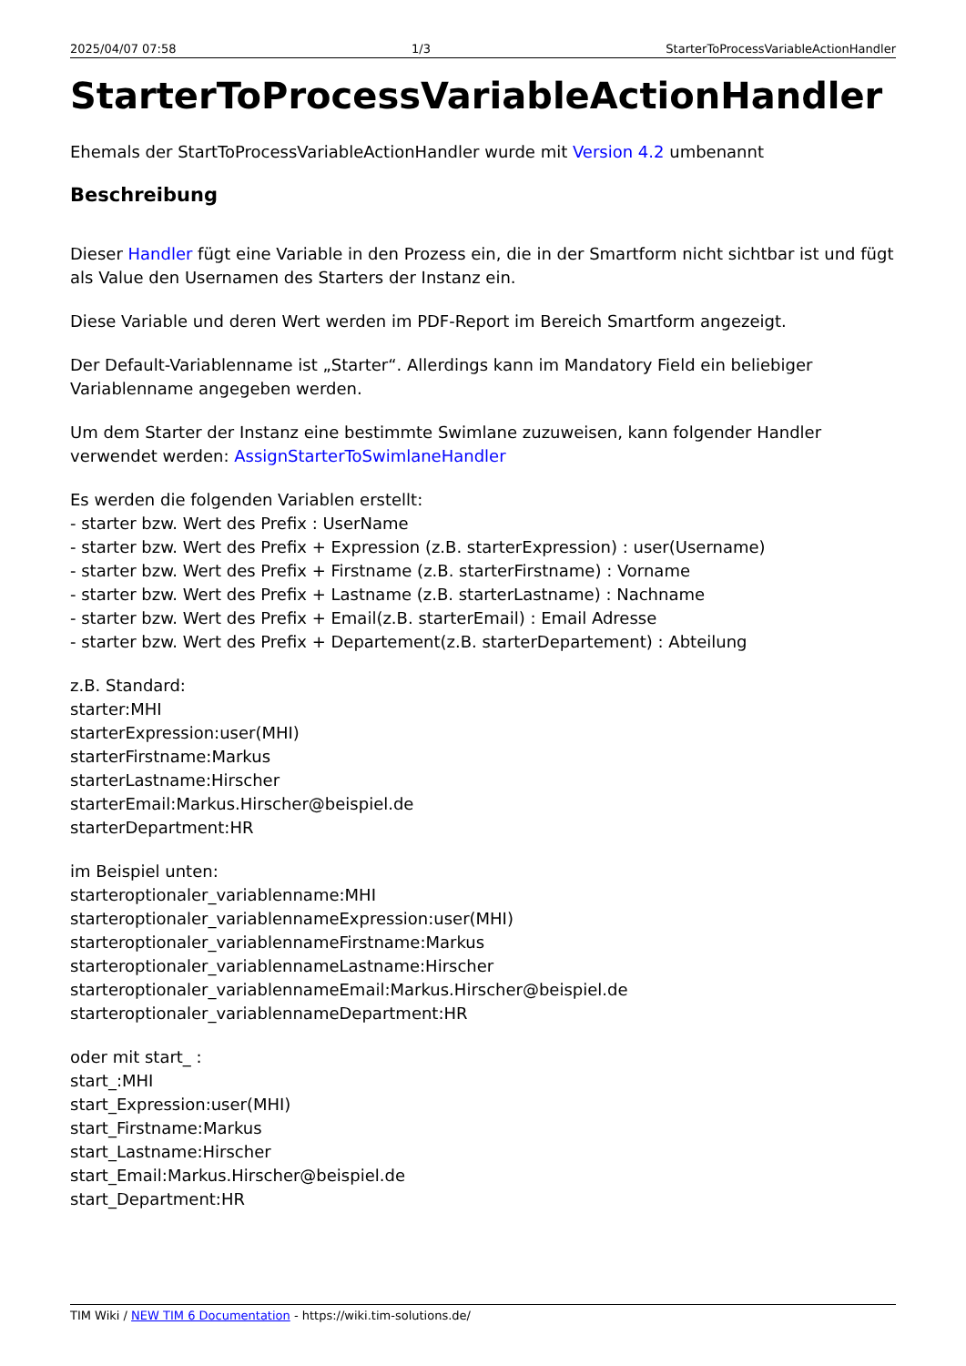2025/04/07 07:58 1/3 StarterToProcessVariableActionHandler
StarterToProcessVariableActionHandler
Ehemals der StartToProcessVariableActionHandler wurde mit Version 4.2 umbenannt
Beschreibung
Dieser Handler fügt eine Variable in den Prozess ein, die in der Smartform nicht sichtbar ist und fügt als Value den Usernamen des Starters der Instanz ein.
Diese Variable und deren Wert werden im PDF-Report im Bereich Smartform angezeigt.
Der Default-Variablenname ist „Starter“. Allerdings kann im Mandatory Field ein beliebiger Variablenname angegeben werden.
Um dem Starter der Instanz eine bestimmte Swimlane zuzuweisen, kann folgender Handler verwendet werden: AssignStarterToSwimlaneHandler
Es werden die folgenden Variablen erstellt:
- starter bzw. Wert des Prefix : UserName
- starter bzw. Wert des Prefix + Expression (z.B. starterExpression) : user(Username)
- starter bzw. Wert des Prefix + Firstname (z.B. starterFirstname) : Vorname
- starter bzw. Wert des Prefix + Lastname (z.B. starterLastname) : Nachname
- starter bzw. Wert des Prefix + Email(z.B. starterEmail) : Email Adresse
- starter bzw. Wert des Prefix + Departement(z.B. starterDepartement) : Abteilung
z.B. Standard:
starter:MHI
starterExpression:user(MHI)
starterFirstname:Markus
starterLastname:Hirscher
starterEmail:Markus.Hirscher@beispiel.de
starterDepartment:HR
im Beispiel unten:
starteroptionaler_variablenname:MHI
starteroptionaler_variablennameExpression:user(MHI)
starteroptionaler_variablennameFirstname:Markus
starteroptionaler_variablennameLastname:Hirscher
starteroptionaler_variablennameEmail:Markus.Hirscher@beispiel.de
starteroptionaler_variablennameDepartment:HR
oder mit start_ :
start_:MHI
start_Expression:user(MHI)
start_Firstname:Markus
start_Lastname:Hirscher
start_Email:Markus.Hirscher@beispiel.de
start_Department:HR
TIM Wiki / NEW TIM 6 Documentation - https://wiki.tim-solutions.de/